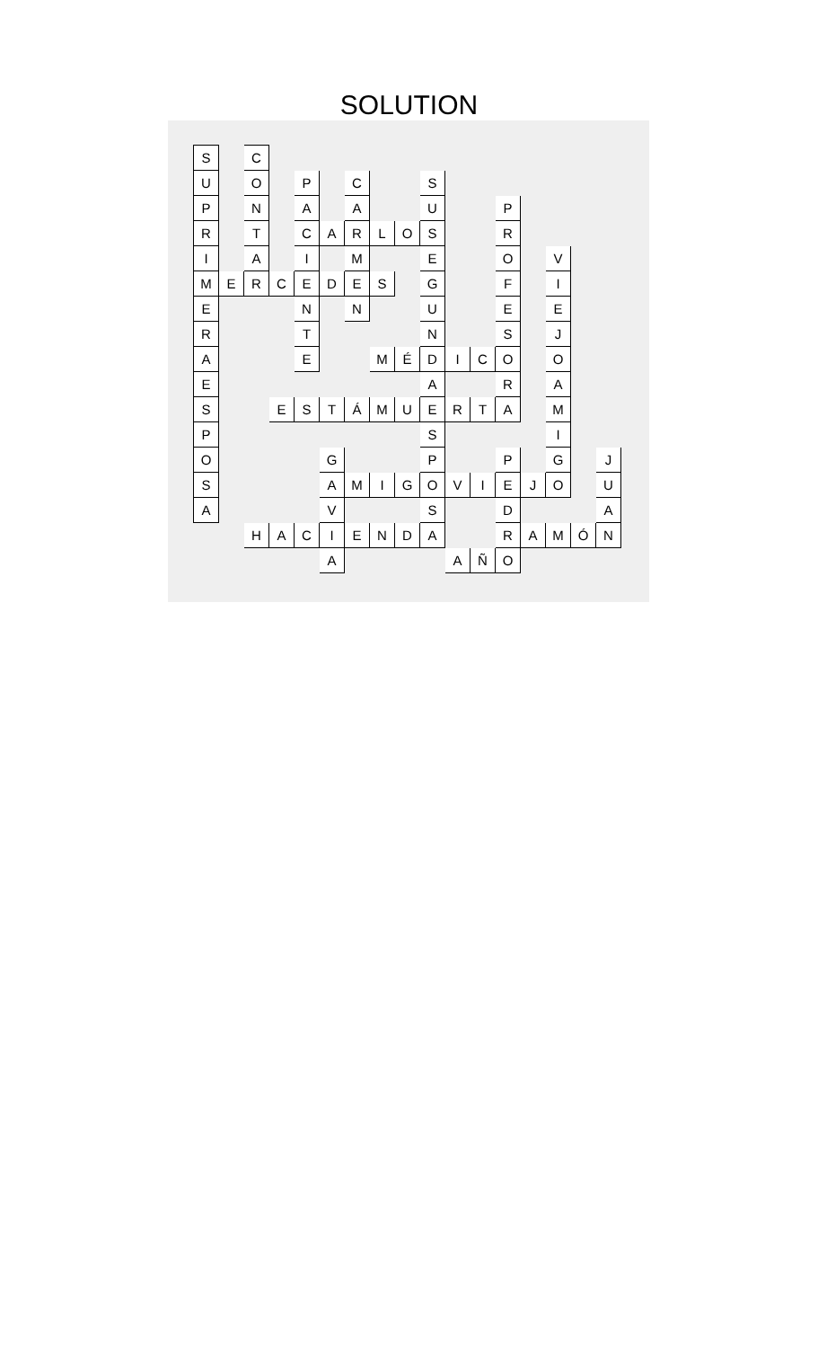SOLUTION
| S | | C | | | | | | | | | | | | | | |
| U | | O | | P | | C | | | S | | | | | | | |
| P | | N | | A | | A | | | U | | | P | | | | |
| R | | T | | C | A | R | L | O | S | | | R | | | | |
| I | | A | | I | | M | | | E | | | O | | V | | |
| M | E | R | C | E | D | E | S | | G | | | F | | I | | |
| E | | | | N | | N | | | U | | | E | | E | | |
| R | | | | T | | | | | N | | | S | | J | | |
| A | | | | E | | | M | É | D | I | C | O | | O | | |
| E | | | | | | | | | A | | | R | | A | | |
| S | | | E | S | T | Á | M | U | E | R | T | A | | M | | |
| P | | | | | | | | | S | | | | | I | | |
| O | | | | | G | | | | P | | | P | | G | | J |
| S | | | | | A | M | I | G | O | V | I | E | J | O | | U |
| A | | | | | V | | | | S | | | D | | | | A |
| | | H | A | C | I | E | N | D | A | | | R | A | M | Ó | N |
| | | | | | A | | | | | A | Ñ | O | | | | |